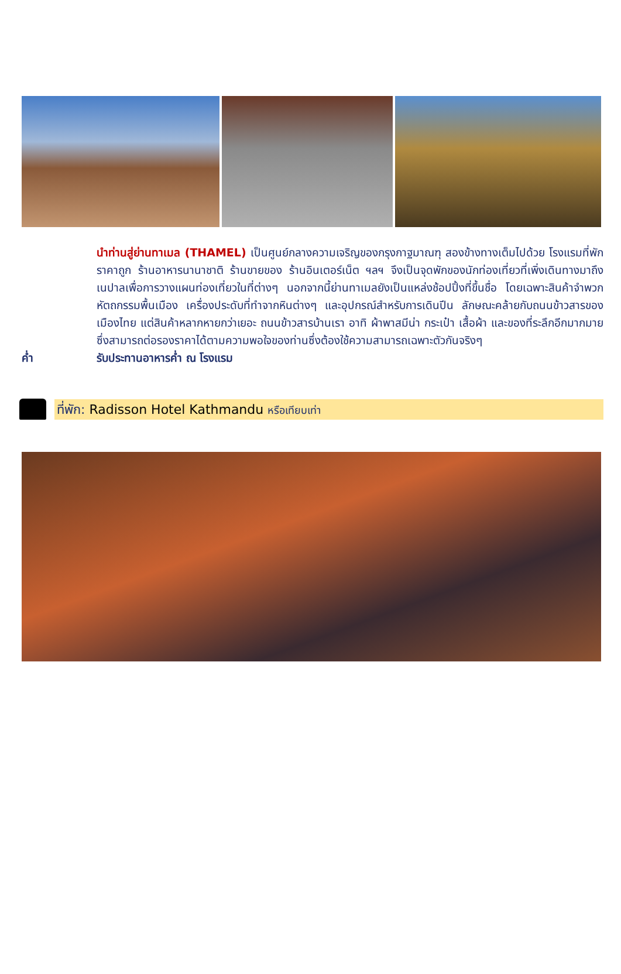นำท่านสู่ย่านทาเมล (THAMEL) เป็นศูนย์กลางความเจริญของกรุงกาฐมาณฑุ สองข้างทางเต็มไปด้วย โรงแรมที่พักราคาถูก ร้านอาหารนานาชาติ ร้านขายของ ร้านอินเตอร์เน็ต ฯลฯ จึงเป็นจุดพักของนักท่องเที่ยวที่เพิ่งเดินทางมาถึงเนปาลเพื่อการวางแผนท่องเที่ยวในที่ต่างๆ นอกจากนี้ย่านทาเมลยังเป็นแหล่งช้อปปิ้งที่ขึ้นชื่อ โดยเฉพาะสินค้าจำพวกหัตถกรรมพื้นเมือง เครื่องประดับที่ทำจากหินต่างๆ และอุปกรณ์สำหรับการเดินปีน ลักษณะคล้ายกับถนนข้าวสารของเมืองไทย แต่สินค้าหลากหายกว่าเยอะ ถนนข้าวสารบ้านเรา อาทิ ผ้าพาสมีน่า กระเป๋า เสื้อผ้า และของที่ระลึกอีกมากมาย ซึ่งสามารถต่อรองราคาได้ตามความพอใจของท่านซึ่งต้องใช้ความสามารถเฉพาะตัวกันจริงๆ
ค่ำ รับประทานอาหารค่ำ ณ โรงแรม
ที่พัก: Radisson Hotel Kathmandu หรือเทียบเท่า